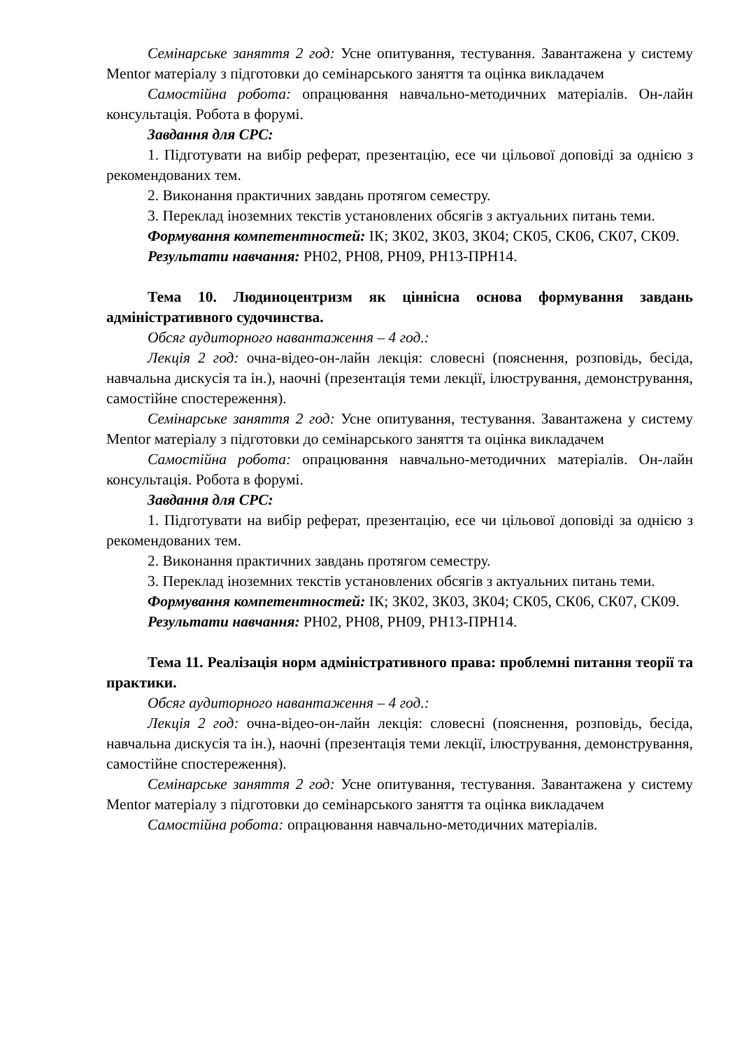Семінарське заняття 2 год: Усне опитування, тестування. Завантажена у систему Mentor матеріалу з підготовки до семінарського заняття та оцінка викладачем
Самостійна робота: опрацювання навчально-методичних матеріалів. Он-лайн консультація. Робота в форумі.
Завдання для СРС:
1. Підготувати на вибір реферат, презентацію, есе чи цільової доповіді за однією з рекомендованих тем.
2. Виконання практичних завдань протягом семестру.
3. Переклад іноземних текстів установлених обсягів з актуальних питань теми.
Формування компетентностей: ІК; ЗК02, ЗК03, ЗК04; СК05, СК06, СК07, СК09.
Результати навчання: РН02, РН08, РН09, РН13-ПРН14.
Тема 10. Людиноцентризм як ціннісна основа формування завдань адміністративного судочинства.
Обсяг аудиторного навантаження – 4 год.:
Лекція 2 год: очна-відео-он-лайн лекція: словесні (пояснення, розповідь, бесіда, навчальна дискусія та ін.), наочні (презентація теми лекції, ілюстрування, демонстрування, самостійне спостереження).
Семінарське заняття 2 год: Усне опитування, тестування. Завантажена у систему Mentor матеріалу з підготовки до семінарського заняття та оцінка викладачем
Самостійна робота: опрацювання навчально-методичних матеріалів. Он-лайн консультація. Робота в форумі.
Завдання для СРС:
1. Підготувати на вибір реферат, презентацію, есе чи цільової доповіді за однією з рекомендованих тем.
2. Виконання практичних завдань протягом семестру.
3. Переклад іноземних текстів установлених обсягів з актуальних питань теми.
Формування компетентностей: ІК; ЗК02, ЗК03, ЗК04; СК05, СК06, СК07, СК09.
Результати навчання: РН02, РН08, РН09, РН13-ПРН14.
Тема 11. Реалізація норм адміністративного права: проблемні питання теорії та практики.
Обсяг аудиторного навантаження – 4 год.:
Лекція 2 год: очна-відео-он-лайн лекція: словесні (пояснення, розповідь, бесіда, навчальна дискусія та ін.), наочні (презентація теми лекції, ілюстрування, демонстрування, самостійне спостереження).
Семінарське заняття 2 год: Усне опитування, тестування. Завантажена у систему Mentor матеріалу з підготовки до семінарського заняття та оцінка викладачем
Самостійна робота: опрацювання навчально-методичних матеріалів.